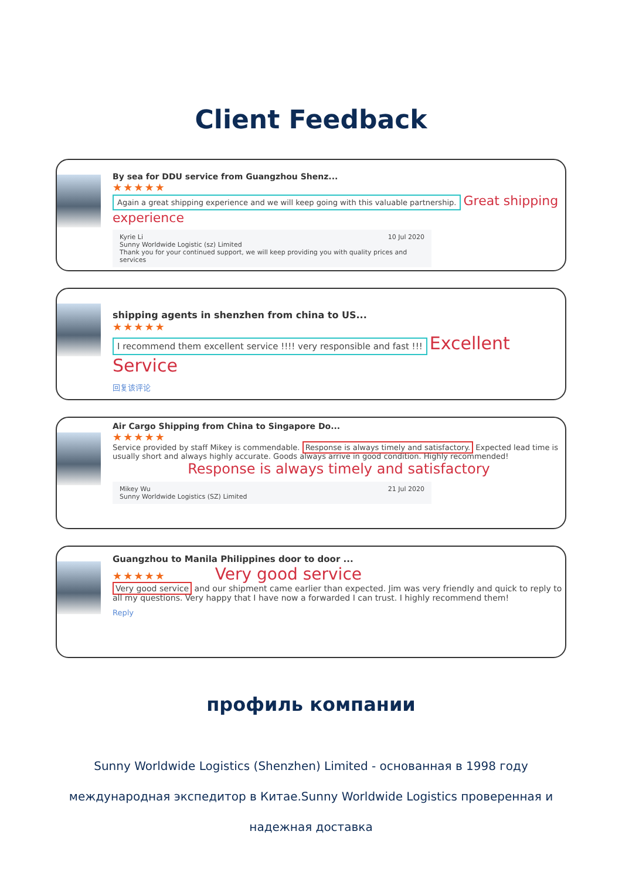Client Feedback
By sea for DDU service from Guangzhou Shenz...
★★★★★
Again a great shipping experience and we will keep going with this valuable partnership. Great shipping experience
Kyrie Li 10 Jul 2020
Sunny Worldwide Logistic (sz) Limited
Thank you for your continued support, we will keep providing you with quality prices and services
shipping agents in shenzhen from china to US...
★★★★★
I recommend them excellent service !!!! very responsible and fast !!! Excellent Service
回复该评论
Air Cargo Shipping from China to Singapore Do...
★★★★★
Service provided by staff Mikey is commendable. Response is always timely and satisfactory. Expected lead time is usually short and always highly accurate. Goods always arrive in good condition. Highly recommended!
Response is always timely and satisfactory
Mikey Wu 21 Jul 2020
Sunny Worldwide Logistics (SZ) Limited
Guangzhou to Manila Philippines door to door ...
★★★★★ Very good service
Very good service and our shipment came earlier than expected. Jim was very friendly and quick to reply to all my questions. Very happy that I have now a forwarded I can trust. I highly recommend them!
Reply
профиль компании
Sunny Worldwide Logistics (Shenzhen) Limited - основанная в 1998 году международная экспедитор в Китае.Sunny Worldwide Logistics проверенная и надежная доставка